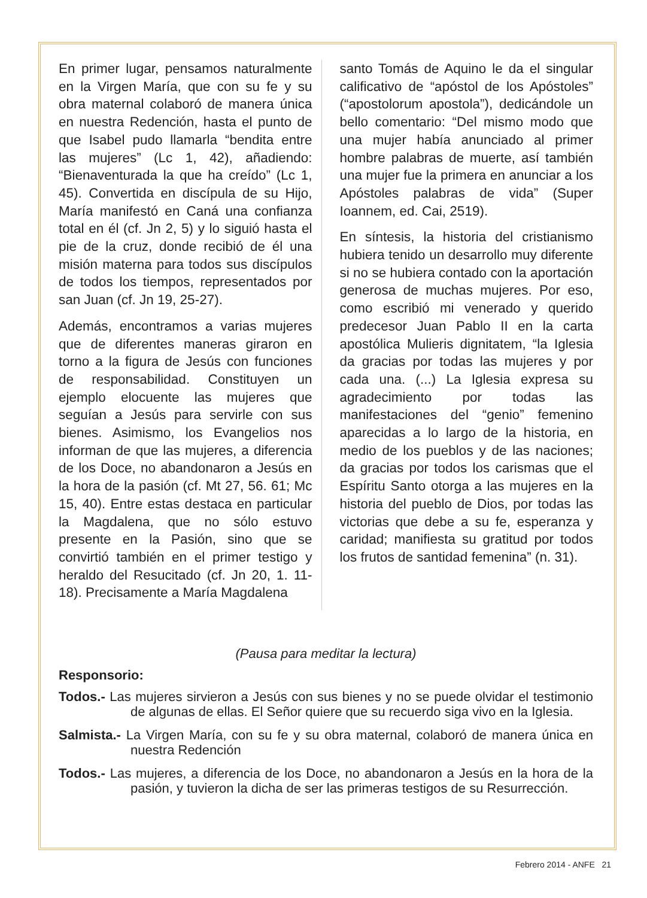En primer lugar, pensamos naturalmente en la Virgen María, que con su fe y su obra maternal colaboró de manera única en nuestra Redención, hasta el punto de que Isabel pudo llamarla “bendita entre las mujeres” (Lc 1, 42), añadiendo: “Bienaventurada la que ha creído” (Lc 1, 45). Convertida en discípula de su Hijo, María manifestó en Caná una confianza total en él (cf. Jn 2, 5) y lo siguió hasta el pie de la cruz, donde recibió de él una misión materna para todos sus discípulos de todos los tiempos, representados por san Juan (cf. Jn 19, 25-27).
Además, encontramos a varias mujeres que de diferentes maneras giraron en torno a la figura de Jesús con funciones de responsabilidad. Constituyen un ejemplo elocuente las mujeres que seguían a Jesús para servirle con sus bienes. Asimismo, los Evangelios nos informan de que las mujeres, a diferencia de los Doce, no abandonaron a Jesús en la hora de la pasión (cf. Mt 27, 56. 61; Mc 15, 40). Entre estas destaca en particular la Magdalena, que no sólo estuvo presente en la Pasión, sino que se convirtió también en el primer testigo y heraldo del Resucitado (cf. Jn 20, 1. 11-18). Precisamente a María Magdalena
santo Tomás de Aquino le da el singular calificativo de “apóstol de los Apóstoles” (“apostolorum apostola”), dedicándole un bello comentario: “Del mismo modo que una mujer había anunciado al primer hombre palabras de muerte, así también una mujer fue la primera en anunciar a los Apóstoles palabras de vida” (Super Ioannem, ed. Cai, 2519).
En síntesis, la historia del cristianismo hubiera tenido un desarrollo muy diferente si no se hubiera contado con la aportación generosa de muchas mujeres. Por eso, como escribió mi venerado y querido predecesor Juan Pablo II en la carta apostólica Mulieris dignitatem, “la Iglesia da gracias por todas las mujeres y por cada una. (...) La Iglesia expresa su agradecimiento por todas las manifestaciones del “genio” femenino aparecidas a lo largo de la historia, en medio de los pueblos y de las naciones; da gracias por todos los carismas que el Espíritu Santo otorga a las mujeres en la historia del pueblo de Dios, por todas las victorias que debe a su fe, esperanza y caridad; manifiesta su gratitud por todos los frutos de santidad femenina” (n. 31).
(Pausa para meditar la lectura)
Responsorio:
Todos.- Las mujeres sirvieron a Jesús con sus bienes y no se puede olvidar el testimonio de algunas de ellas. El Señor quiere que su recuerdo siga vivo en la Iglesia.
Salmista.- La Virgen María, con su fe y su obra maternal, colaboró de manera única en nuestra Redención
Todos.- Las mujeres, a diferencia de los Doce, no abandonaron a Jesús en la hora de la pasión, y tuvieron la dicha de ser las primeras testigos de su Resurrección.
Febrero 2014 - ANFE 21